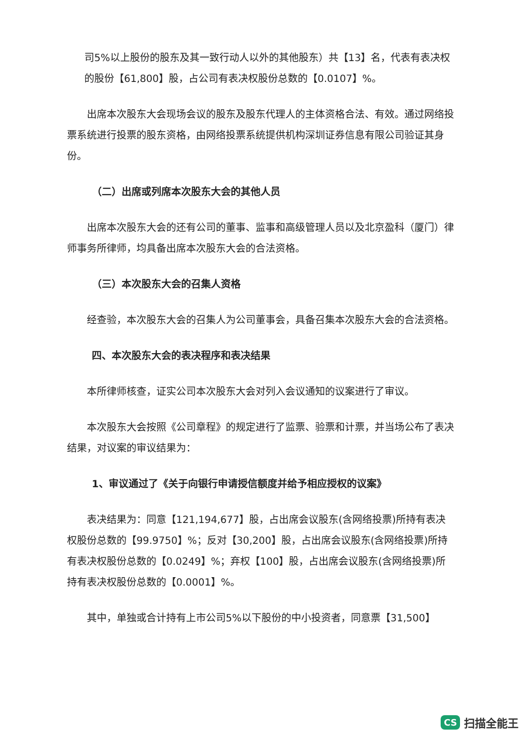司5%以上股份的股东及其一致行动人以外的其他股东）共【13】名，代表有表决权的股份【61,800】股，占公司有表决权股份总数的【0.0107】%。
出席本次股东大会现场会议的股东及股东代理人的主体资格合法、有效。通过网络投票系统进行投票的股东资格，由网络投票系统提供机构深圳证券信息有限公司验证其身份。
（二）出席或列席本次股东大会的其他人员
出席本次股东大会的还有公司的董事、监事和高级管理人员以及北京盈科（厦门）律师事务所律师，均具备出席本次股东大会的合法资格。
（三）本次股东大会的召集人资格
经查验，本次股东大会的召集人为公司董事会，具备召集本次股东大会的合法资格。
四、本次股东大会的表决程序和表决结果
本所律师核查，证实公司本次股东大会对列入会议通知的议案进行了审议。
本次股东大会按照《公司章程》的规定进行了监票、验票和计票，并当场公布了表决结果，对议案的审议结果为：
1、审议通过了《关于向银行申请授信额度并给予相应授权的议案》
表决结果为：同意【121,194,677】股，占出席会议股东(含网络投票)所持有表决权股份总数的【99.9750】%；反对【30,200】股，占出席会议股东(含网络投票)所持有表决权股份总数的【0.0249】%；弃权【100】股，占出席会议股东(含网络投票)所持有表决权股份总数的【0.0001】%。
其中，单独或合计持有上市公司5%以下股份的中小投资者，同意票【31,500】
CS 扫描全能王